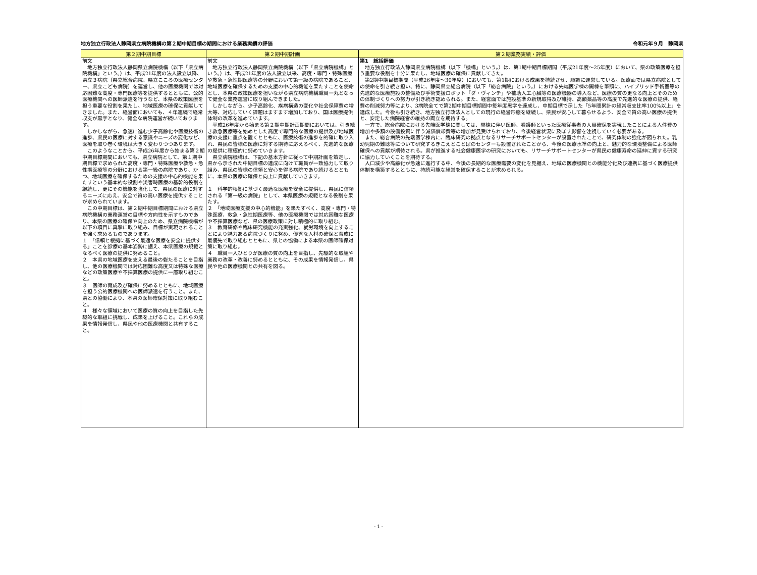地方独立行政法人静岡県立病院機構の第２期中期目標の期間における業務実績の評価 令和元年９月　静岡県
| 第２期中期目標 | 第２期中期計画 | 第２期業務実績・評価 |
| --- | --- | --- |
| 前文 地方独立行政法人静岡県立病院機構（以下「県立病院機構」という。）は、平成21年度の法人設立以降、県立３病院（県立総合病院、県立こころの医療センター、県立こども病院）を運営し、他の医療機関では対応困難な高度・専門医療等を提供するとともに、公的医療機関への医師派遣を行うなど、本県の政策医療を担う重要な役割を果たし、地域医療の確保に貢献してきました。また、経営面においても、４年連続で経常収支が黒字となり、健全な病院運営が続いております。 しかしながら、急速に進む少子高齢化や医療技術の進歩、県民の医療に対する意識やニーズの変化など、医療を取り巻く環境は大きく変わりつつあります。 このようなことから、平成26年度から始まる第２期中期目標期間においても、県立病院として、第１期中期目標で求められた高度・専門・特殊医療や救急・急性期医療等の分野における第一級の病院であり、かつ、地域医療を確保するための支援の中心的機能を果たすという基本的な役割や災害時医療の基幹的役割を継続し、更にその機能を強化して、県民の医療に対するニーズに応え、安全で質の高い医療を提供することが求められています。 この中期目標は、第２期中期目標期間における県立病院機構の業務運営の目標や方向性を示すものであり、本県の医療の確保や向上のため、県立病院機構が以下の項目に真摯に取り組み、目標が実現されることを強く求めるものであります。 １ 「信頼と根拠に基づく最適な医療を安全に提供する」ことを診療の基本姿勢に据え、本県医療の規範となるべく医療の提供に努めること。 ２ 本県の地域医療を支える最後の砦たることを目指し、他の医療機関では対応困難な高度又は特殊な医療などの政策医療や不採算医療の提供に一層取り組むこと。 ３ 医師の育成及び確保に努めるとともに、地域医療を担う公的医療機関への医師派遣を行うこと。また、県との協働により、本県の医師確保対策に取り組むこと。 ４ 様々な領域において医療の質の向上を目指した先駆的な取組に挑戦し、成果を上げること。これらの成果を情報発信し、県民や他の医療機関と共有すること。 | 前文 地方独立行政法人静岡県立病院機構（以下「県立病院機構」という。）は、平成21年度の法人設立以来、高度・専門・特殊医療や救急・急性期医療等の分野において第一級の病院であること、地域医療を確保するための支援の中心的機能を果たすことを使命とし、本県の政策医療を担いながら県立病院機構職員一丸となって健全な業務運営に取り組んできました。 しかしながら、少子高齢化、疾病構造の変化や社会保障費の増大等、対応していく課題はますます増加しており、国は医療提供体制の改革を進めています。 平成26年度から始まる第２期中期計画期間においては、引き続き救急医療等を始めとした高度で専門的な医療の提供及び地域医療の支援に重点を置くとともに、医療技術の進歩を的確に取り入れ、県民の皆様の医療に対する期待に応えるべく、先進的な医療の提供に積極的に努めていきます。 県立病院機構は、下記の基本方針に従って中期計画を策定し、県から示された中期目標の達成に向けて職員が一致協力して取り組み、県民の皆様の信頼と安心を得る病院であり続けるとともに、本県の医療の確保と向上に貢献していきます。 １ 科学的根拠に基づく最適な医療を安全に提供し、県民に信頼される「第一級の病院」として、本県医療の規範となる役割を果たす。 ２ 「地域医療支援の中心的機能」を果たすべく、高度・専門・特殊医療、救急・急性期医療等、他の医療機関では対応困難な医療や不採算医療など、県の医療政策に対し積極的に取り組む。 ３ 教育研修や臨床研究機能の充実強化、就労環境を向上することにより魅力ある病院づくりに努め、優秀な人材の確保と育成に最優先で取り組むとともに、県との協働による本県の医師確保対策に取り組む。 ４ 職員一人ひとりが医療の質の向上を目指し、先駆的な取組や業務の改革・改善に努めるとともに、その成果を情報発信し、県民や他の医療機関との共有を図る。 | 第1 総括評価 地方独立行政法人静岡県立病院機構（以下「機構」という。）は、第1期中期目標期間（平成21年度～25年度）において、県の政策医療を担う重要な役割を十分に果たし、地域医療の確保に貢献してきた。 第2期中期目標期間（平成26年度～30年度）においても、第1期における成果を持続させ、順調に運営している。医療面では県立病院としての使命を引き続き担い、特に、静岡県立総合病院（以下「総合病院」という。）における先端医学棟の開棟を筆頭に、ハイブリッド手術室等の先進的な医療施設の整備及び手術支援ロボット「ダ・ヴィンチ」や補助人工心臓等の医療機器の導入など、医療の質の更なる向上とそのための体制づくりへの努力が引き続き認められる。また、経営面では施設基準の新規取得及び維持、高額薬品等の高度で先進的な医療の提供、経費の削減努力等により、3病院全てで第2期中期目標期間中毎年度黒字を達成し、中期目標で示した「5年間累計の経常収支比率100%以上」を達成した。今後も引き続き、地方独立行政法人としての現行の経営形態を継続し、県民が安心して暮らせるよう、安全で質の高い医療の提供と、安定した病院経営の維持の両立を期待する。 一方で、総合病院における先端医学棟に関しては、開棟に伴い医師、看護師といった医療従事者の人員確保を実現したことによる人件費の増加や多額の設備投資に伴う減価償却費等の増加が見受けられており、今後経営状況に及ぼす影響を注視していく必要がある。 また、総合病院の先端医学棟内に、臨床研究の拠点となるリサーチサポートセンターが設置されたことで、研究体制の強化が図られた。乳幼児期の難聴等について研究するきこえとことばのセンターも設置されたことから、今後の医療水準の向上と、魅力的な環境整備による医師確保への貢献が期待される。県が推進する社会健康医学の研究においても、リサーチサポートセンターが県民の健康寿命の延伸に資する研究に協力していくことを期待する。 人口減少や高齢化が急速に進行する中、今後の長期的な医療需要の変化を見据え、地域の医療機関との機能分化及び連携に基づく医療提供体制を構築するとともに、持続可能な経営を確保することが求められる。 |
- 1 -